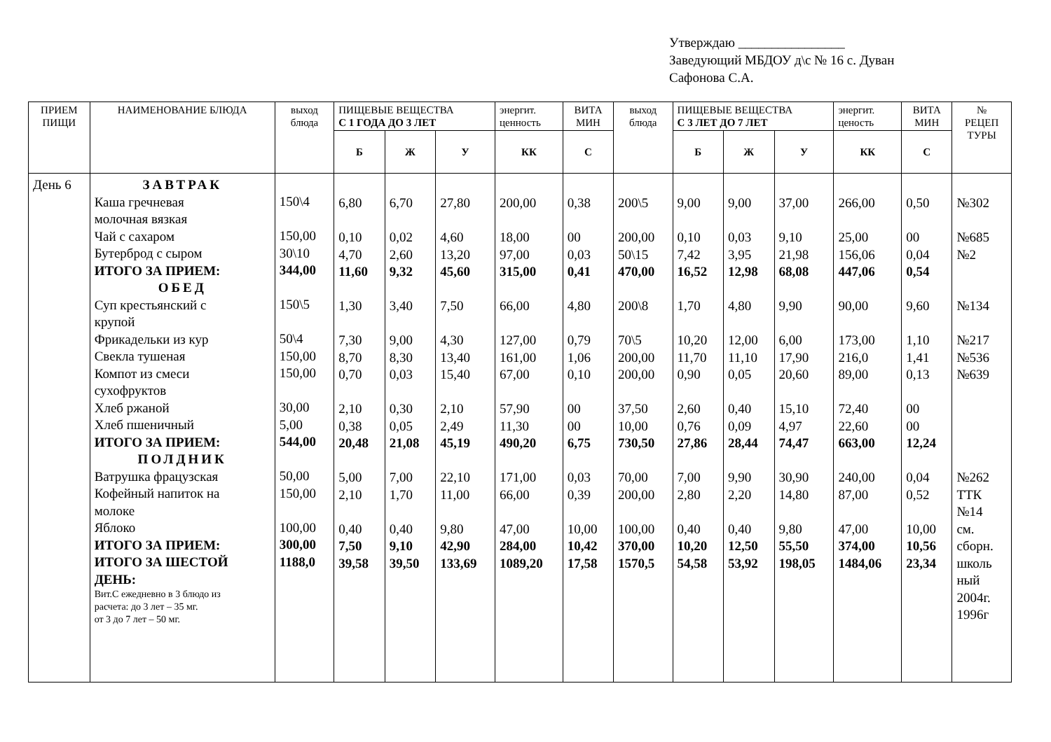Утверждаю ________________
Заведующий МБДОУ д\с № 16 с. Дуван
Сафонова С.А.
| ПРИЕМ ПИЩИ | НАИМЕНОВАНИЕ БЛЮДА | выход блюда | ПИЩЕВЫЕ ВЕЩЕСТВА С 1 ГОДА ДО 3 ЛЕТ | | | энергит. ценность | ВИТА МИН | выход блюда | ПИЩЕВЫЕ ВЕЩЕСТВА С 3 ЛЕТ ДО 7 ЛЕТ | | | энергит. ценость | ВИТА МИН | № РЕЦЕП ТУРЫ |
| --- | --- | --- | --- | --- | --- | --- | --- | --- | --- | --- | --- | --- | --- | --- |
| | | | Б | Ж | У | КК | С | | Б | Ж | У | КК | С | |
| День 6 | ЗАВТРАК Каша гречневая молочная вязкая Чай с сахаром Бутерброд с сыром ИТОГО ЗА ПРИЕМ: ОБЕД Суп крестьянский с крупой Фрикадельки из кур Свекла тушеная Компот из смеси сухофруктов Хлеб ржаной Хлеб пшеничный ИТОГО ЗА ПРИЕМ: ПОЛДНИК Ватрушка фрацузская Кофейный напиток на молоке Яблоко ИТОГО ЗА ПРИЕМ: ИТОГО ЗА ШЕСТОЙ ДЕНЬ: Вит.С ежедневно в 3 блюдо из расчета: до 3 лет – 35 мг. от 3 до 7 лет – 50 мг. | 150\4 150,00 30\10 344,00 150\5 50\4 150,00 150,00 30,00 5,00 544,00 50,00 150,00 100,00 300,00 1188,0 | 6,80 0,10 4,70 11,60 1,30 7,30 8,70 0,70 2,10 0,38 20,48 5,00 2,10 0,40 7,50 39,58 | 6,70 0,02 2,60 9,32 3,40 9,00 8,30 0,03 0,30 0,05 21,08 7,00 1,70 0,40 9,10 39,50 | 27,80 4,60 13,20 45,60 7,50 4,30 13,40 15,40 2,10 2,49 45,19 22,10 11,00 9,80 42,90 133,69 | 200,00 18,00 97,00 315,00 66,00 127,00 161,00 67,00 57,90 11,30 490,20 171,00 66,00 47,00 284,00 1089,20 | 0,38 00 0,03 0,41 4,80 0,79 1,06 0,10 00 00 6,75 0,03 0,39 10,00 10,42 17,58 | 200\5 200,00 50\15 470,00 200\8 70\5 200,00 200,00 37,50 10,00 730,50 70,00 200,00 100,00 370,00 1570,5 | 9,00 0,10 7,42 16,52 1,70 10,20 11,70 0,90 2,60 0,76 27,86 7,00 2,80 0,40 10,20 54,58 | 9,00 0,03 3,95 12,98 4,80 12,00 11,10 0,05 0,40 0,09 28,44 9,90 2,20 0,40 12,50 53,92 | 37,00 9,10 21,98 68,08 9,90 6,00 17,90 20,60 15,10 4,97 74,47 30,90 14,80 9,80 55,50 198,05 | 266,00 25,00 156,06 447,06 90,00 173,00 216,0 89,00 72,40 22,60 663,00 240,00 87,00 47,00 374,00 1484,06 | 0,50 00 0,04 0,54 9,60 1,10 1,41 0,13 00 00 12,24 0,04 0,52 10,00 10,56 23,34 | №302 №685 №2 №134 №217 №536 №639 №262 ТТК №14 см. сборн. школь ный 2004г. 1996г |